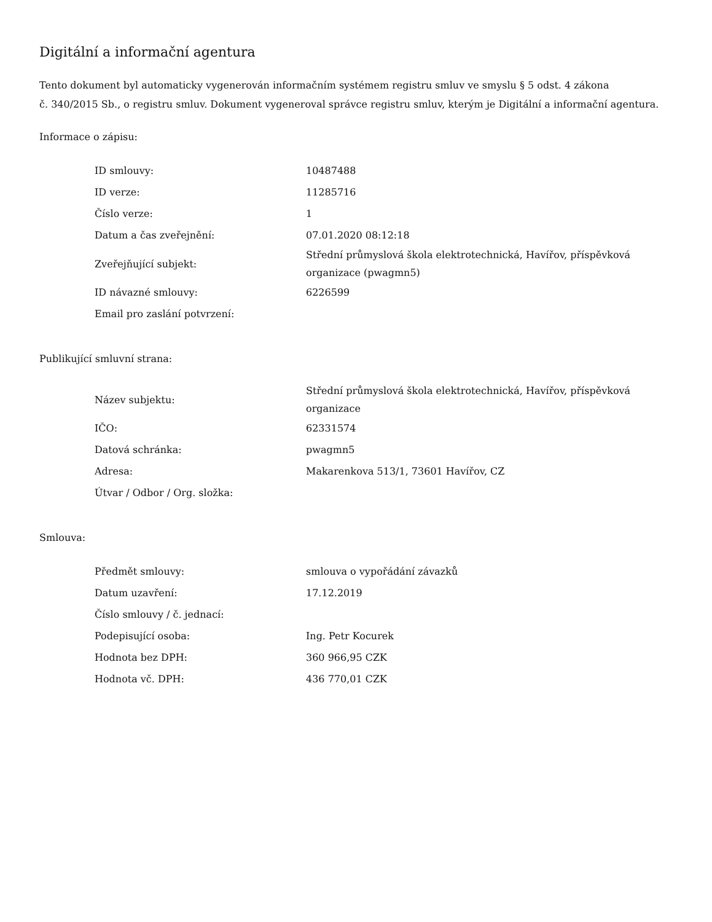Digitální a informační agentura
Tento dokument byl automaticky vygenerován informačním systémem registru smluv ve smyslu § 5 odst. 4 zákona
č. 340/2015 Sb., o registru smluv. Dokument vygeneroval správce registru smluv, kterým je Digitální a informační agentura.
Informace o zápisu:
| ID smlouvy: | 10487488 |
| ID verze: | 11285716 |
| Číslo verze: | 1 |
| Datum a čas zveřejnění: | 07.01.2020 08:12:18 |
| Zveřejňující subjekt: | Střední průmyslová škola elektrotechnická, Havířov, příspěvková organizace (pwagmn5) |
| ID návazné smlouvy: | 6226599 |
| Email pro zaslání potvrzení: | |
Publikující smluvní strana:
| Název subjektu: | Střední průmyslová škola elektrotechnická, Havířov, příspěvková organizace |
| IČO: | 62331574 |
| Datová schránka: | pwagmn5 |
| Adresa: | Makarenkova 513/1, 73601 Havířov, CZ |
| Útvar / Odbor / Org. složka: | |
Smlouva:
| Předmět smlouvy: | smlouva o vypořádání závazků |
| Datum uzavření: | 17.12.2019 |
| Číslo smlouvy / č. jednací: | |
| Podepisující osoba: | Ing. Petr Kocurek |
| Hodnota bez DPH: | 360 966,95 CZK |
| Hodnota vč. DPH: | 436 770,01 CZK |